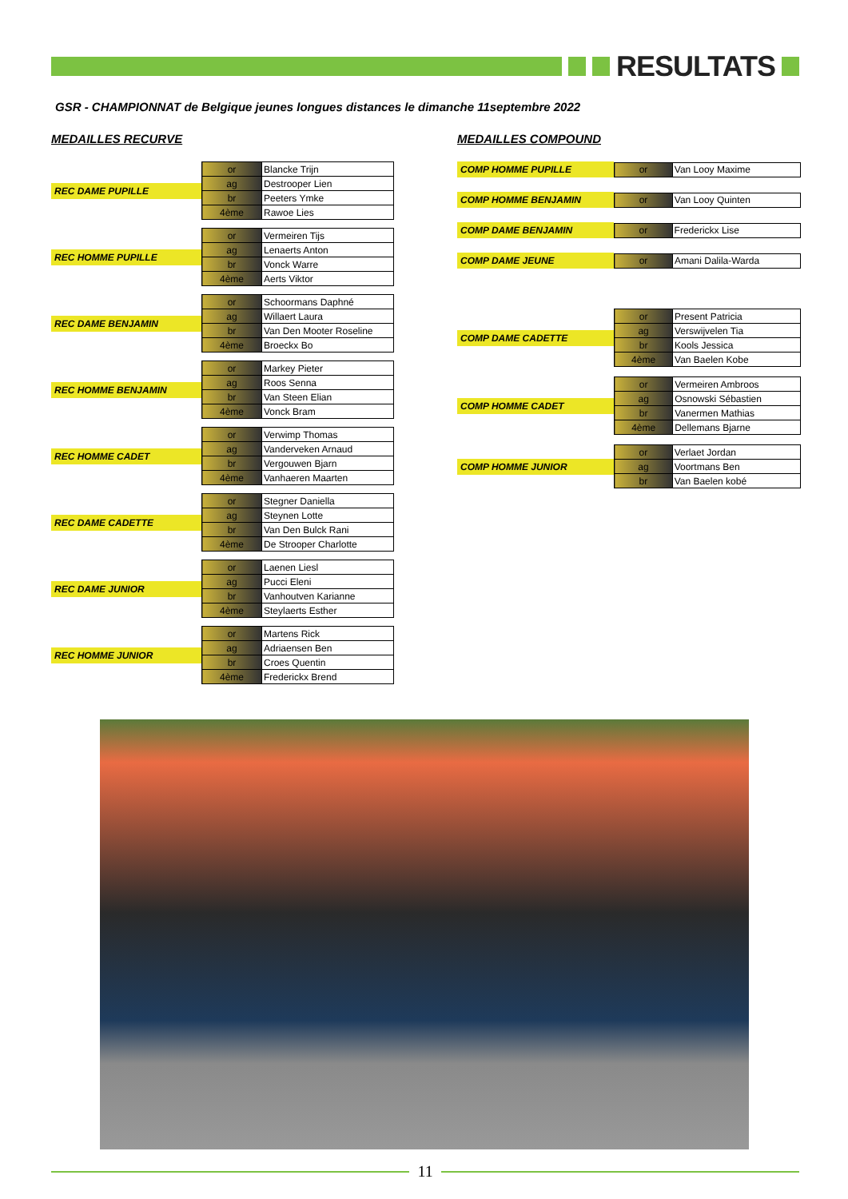RESULTATS
GSR - CHAMPIONNAT de Belgique jeunes longues distances le dimanche 11septembre 2022
MEDAILLES RECURVE
REC DAME PUPILLE
| or | Blancke Trijn |
| ag | Destrooper Lien |
| br | Peeters Ymke |
| 4ème | Rawoe Lies |
REC HOMME PUPILLE
| or | Vermeiren Tijs |
| ag | Lenaerts Anton |
| br | Vonck Warre |
| 4ème | Aerts Viktor |
REC DAME BENJAMIN
| or | Schoormans Daphné |
| ag | Willaert Laura |
| br | Van Den Mooter Roseline |
| 4ème | Broeckx Bo |
REC HOMME BENJAMIN
| or | Markey Pieter |
| ag | Roos Senna |
| br | Van Steen Elian |
| 4ème | Vonck Bram |
REC HOMME CADET
| or | Verwimp Thomas |
| ag | Vanderveken Arnaud |
| br | Vergouwen Bjarn |
| 4ème | Vanhaeren Maarten |
REC DAME CADETTE
| or | Stegner Daniella |
| ag | Steynen Lotte |
| br | Van Den Bulck Rani |
| 4ème | De Strooper Charlotte |
REC DAME JUNIOR
| or | Laenen Liesl |
| ag | Pucci Eleni |
| br | Vanhoutven Karianne |
| 4ème | Steylaerts Esther |
REC HOMME JUNIOR
| or | Martens Rick |
| ag | Adriaensen Ben |
| br | Croes Quentin |
| 4ème | Frederickx Brend |
MEDAILLES COMPOUND
COMP HOMME PUPILLE
| or | Van Looy Maxime |
COMP HOMME BENJAMIN
| or | Van Looy Quinten |
COMP DAME BENJAMIN
| or | Frederickx Lise |
COMP DAME JEUNE
| or | Amani Dalila-Warda |
COMP DAME CADETTE
| or | Present Patricia |
| ag | Verswijvelen Tia |
| br | Kools Jessica |
| 4ème | Van Baelen Kobe |
COMP HOMME CADET
| or | Vermeiren Ambroos |
| ag | Osnowski Sébastien |
| br | Vanermen Mathias |
| 4ème | Dellemans Bjarne |
COMP HOMME JUNIOR
| or | Verlaet Jordan |
| ag | Voortmans Ben |
| br | Van Baelen kobé |
11